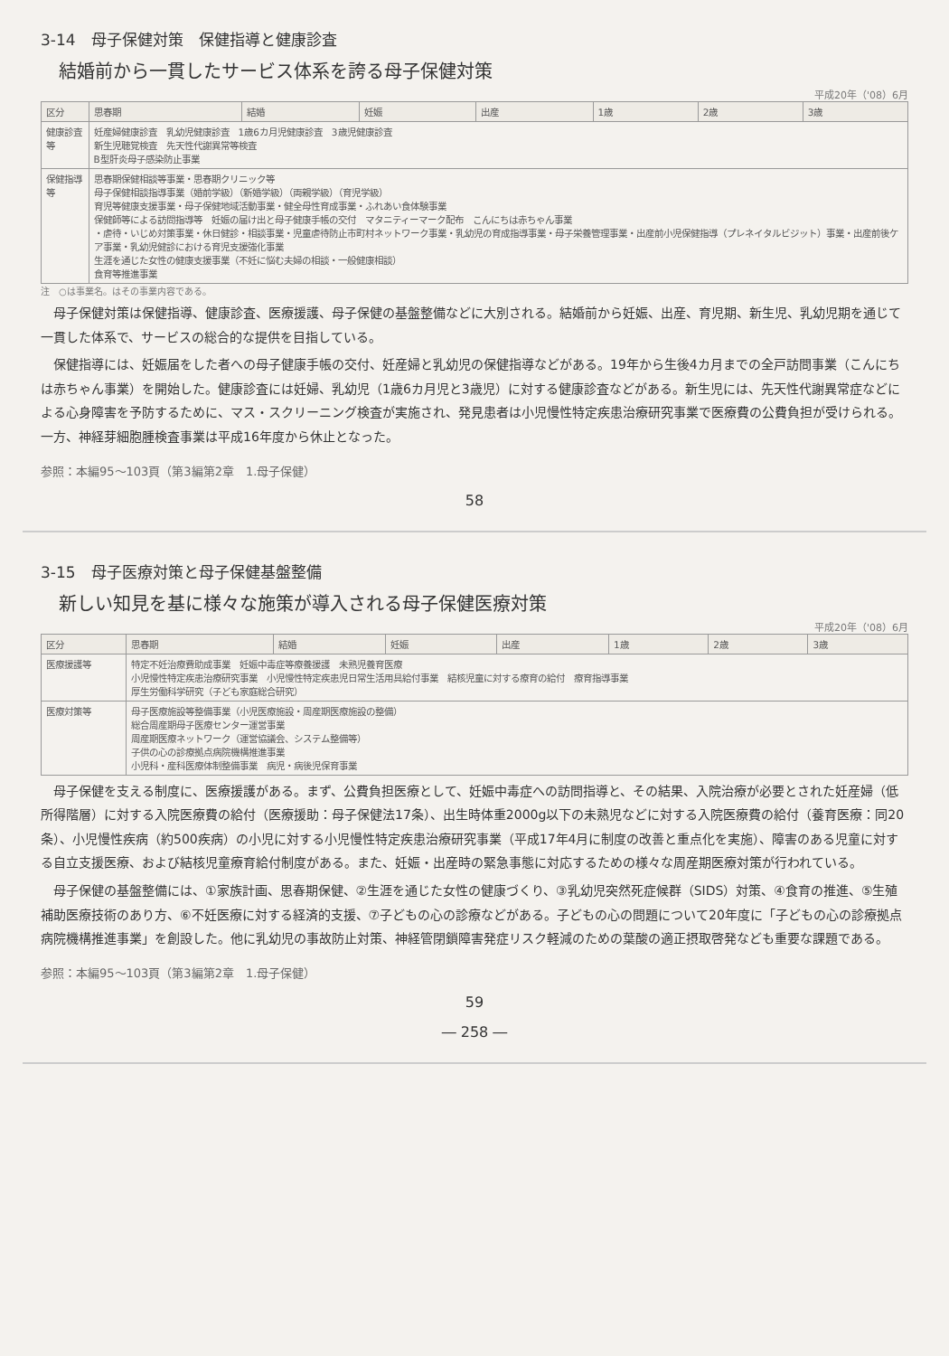3-14　母子保健対策　保健指導と健康診査
結婚前から一貫したサービス体系を誇る母子保健対策
平成20年（'08）6月
| 区分 | 思春期 | 結婚 | 妊娠 | 出産 | 1歳 | 2歳 | 3歳 |
| --- | --- | --- | --- | --- | --- | --- | --- |
| 健康診査等 | 妊産婦健康診査 乳幼児健康診査 1歳6カ月児健康診査 3歳児健康診査 新生児聴覚検査 先天性代謝異常等検査 B型肝炎母子感染防止事業 | | | | | | |
| 保健指導等 | 思春期保健相談等事業・思春期クリニック等 母子保健相談指導事業（婚前学級）（新婚学級）（両親学級）（育児学級） 育児等健康支援事業・母子保健地域活動事業・健全母性育成事業・ふれあい食体験事業 保健師等による訪問指導等 妊娠の届け出と母子健康手帳の交付 マタニティーマーク配布 こんにちは赤ちゃん事業 ・虐待・いじめ対策事業・休日健診・相談事業・児童虐待防止市町村ネットワーク事業・乳幼児の育成指導事業・母子栄養管理事業・出産前小児保健指導（プレネイタルビジット）事業・出産前後ケア事業・乳幼児健診における育児支援強化事業 生涯を通じた女性の健康支援事業（不妊に悩む夫婦の相談・一般健康相談） 食育等推進事業 | | | | | | |
注　○は事業名。はその事業内容である。
母子保健対策は保健指導、健康診査、医療援護、母子保健の基盤整備などに大別される。結婚前から妊娠、出産、育児期、新生児、乳幼児期を通じて一貫した体系で、サービスの総合的な提供を目指している。
保健指導には、妊娠届をした者への母子健康手帳の交付、妊産婦と乳幼児の保健指導などがある。19年から生後4カ月までの全戸訪問事業（こんにちは赤ちゃん事業）を開始した。健康診査には妊婦、乳幼児（1歳6カ月児と3歳児）に対する健康診査などがある。新生児には、先天性代謝異常症などによる心身障害を予防するために、マス・スクリーニング検査が実施され、発見患者は小児慢性特定疾患治療研究事業で医療費の公費負担が受けられる。一方、神経芽細胞腫検査事業は平成16年度から休止となった。
参照：本編95～103頁（第3編第2章　1.母子保健）
58
3-15　母子医療対策と母子保健基盤整備
新しい知見を基に様々な施策が導入される母子保健医療対策
平成20年（'08）6月
| 区分 | 思春期 | 結婚 | 妊娠 | 出産 | 1歳 | 2歳 | 3歳 |
| --- | --- | --- | --- | --- | --- | --- | --- |
| 医療援護等 | 特定不妊治療費助成事業 妊娠中毒症等療養援護 未熟児養育医療 小児慢性特定疾患治療研究事業 小児慢性特定疾患児日常生活用具給付事業 結核児童に対する療育の給付 療育指導事業 厚生労働科学研究（子ども家庭総合研究） | | | | | | |
| 医療対策等 | 母子医療施設等整備事業（小児医療施設・周産期医療施設の整備） 総合周産期母子医療センター運営事業 周産期医療ネットワーク（運営協議会、システム整備等） 子供の心の診療拠点病院機構推進事業 小児科・産科医療体制整備事業 病児・病後児保育事業 | | | | | | |
母子保健を支える制度に、医療援護がある。まず、公費負担医療として、妊娠中毒症への訪問指導と、その結果、入院治療が必要とされた妊産婦（低所得階層）に対する入院医療費の給付（医療援助：母子保健法17条）、出生時体重2000g以下の未熟児などに対する入院医療費の給付（養育医療：同20条）、小児慢性疾病（約500疾病）の小児に対する小児慢性特定疾患治療研究事業（平成17年4月に制度の改善と重点化を実施）、障害のある児童に対する自立支援医療、および結核児童療育給付制度がある。また、妊娠・出産時の緊急事態に対応するための様々な周産期医療対策が行われている。
母子保健の基盤整備には、①家族計画、思春期保健、②生涯を通じた女性の健康づくり、③乳幼児突然死症候群（SIDS）対策、④食育の推進、⑤生殖補助医療技術のあり方、⑥不妊医療に対する経済的支援、⑦子どもの心の診療などがある。子どもの心の問題について20年度に「子どもの心の診療拠点病院機構推進事業」を創設した。他に乳幼児の事故防止対策、神経管閉鎖障害発症リスク軽減のための葉酸の適正摂取啓発なども重要な課題である。
参照：本編95～103頁（第3編第2章　1.母子保健）
59
― 258 ―